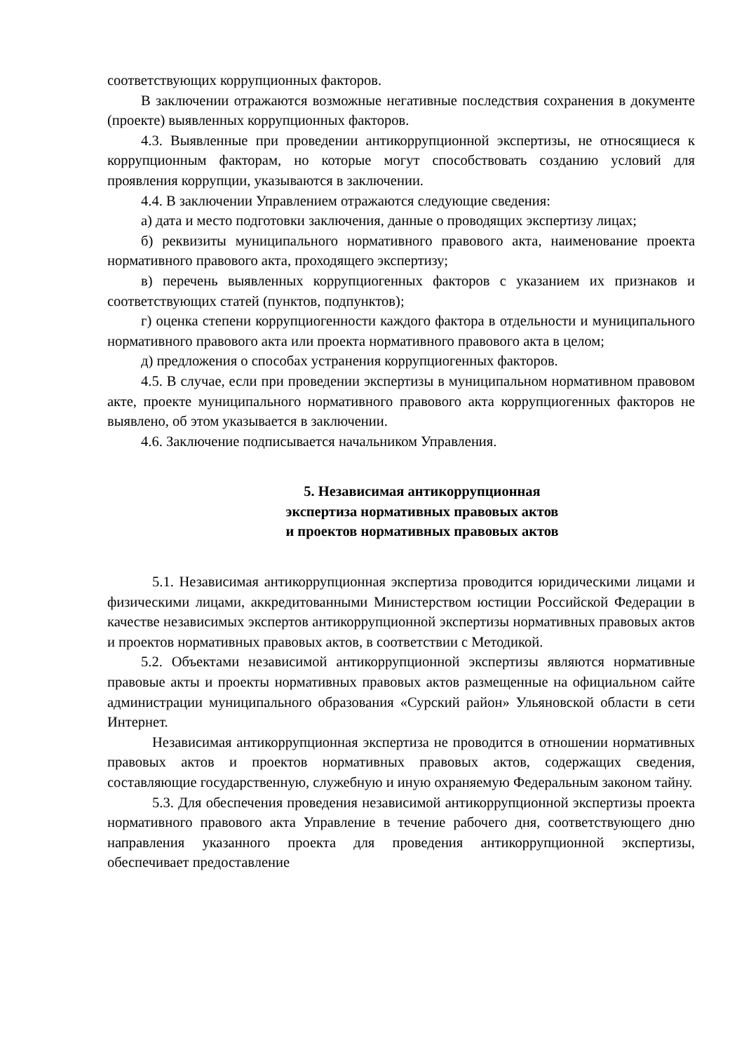соответствующих коррупционных факторов.
В заключении отражаются возможные негативные последствия сохранения в документе (проекте) выявленных коррупционных факторов.
4.3. Выявленные при проведении антикоррупционной экспертизы, не относящиеся к коррупционным факторам, но которые могут способствовать созданию условий для проявления коррупции, указываются в заключении.
4.4. В заключении Управлением отражаются следующие сведения:
а) дата и место подготовки заключения, данные о проводящих экспертизу лицах;
б) реквизиты муниципального нормативного правового акта, наименование проекта нормативного правового акта, проходящего экспертизу;
в) перечень выявленных коррупциогенных факторов с указанием их признаков и соответствующих статей (пунктов, подпунктов);
г) оценка степени коррупциогенности каждого фактора в отдельности и муниципального нормативного правового акта или проекта нормативного правового акта в целом;
д) предложения о способах устранения коррупциогенных факторов.
4.5. В случае, если при проведении экспертизы в муниципальном нормативном правовом акте, проекте муниципального нормативного правового акта коррупциогенных факторов не выявлено, об этом указывается в заключении.
4.6. Заключение подписывается начальником Управления.
5. Независимая антикоррупционная
экспертиза нормативных правовых актов
и проектов нормативных правовых актов
5.1. Независимая антикоррупционная экспертиза проводится юридическими лицами и физическими лицами, аккредитованными Министерством юстиции Российской Федерации в качестве независимых экспертов антикоррупционной экспертизы нормативных правовых актов и проектов нормативных правовых актов, в соответствии с Методикой.
5.2. Объектами независимой антикоррупционной экспертизы являются нормативные правовые акты и проекты нормативных правовых актов размещенные на официальном сайте администрации муниципального образования «Сурский район» Ульяновской области в сети Интернет.
Независимая антикоррупционная экспертиза не проводится в отношении нормативных правовых актов и проектов нормативных правовых актов, содержащих сведения, составляющие государственную, служебную и иную охраняемую Федеральным законом тайну.
5.3. Для обеспечения проведения независимой антикоррупционной экспертизы проекта нормативного правового акта Управление в течение рабочего дня, соответствующего дню направления указанного проекта для проведения антикоррупционной экспертизы, обеспечивает предоставление